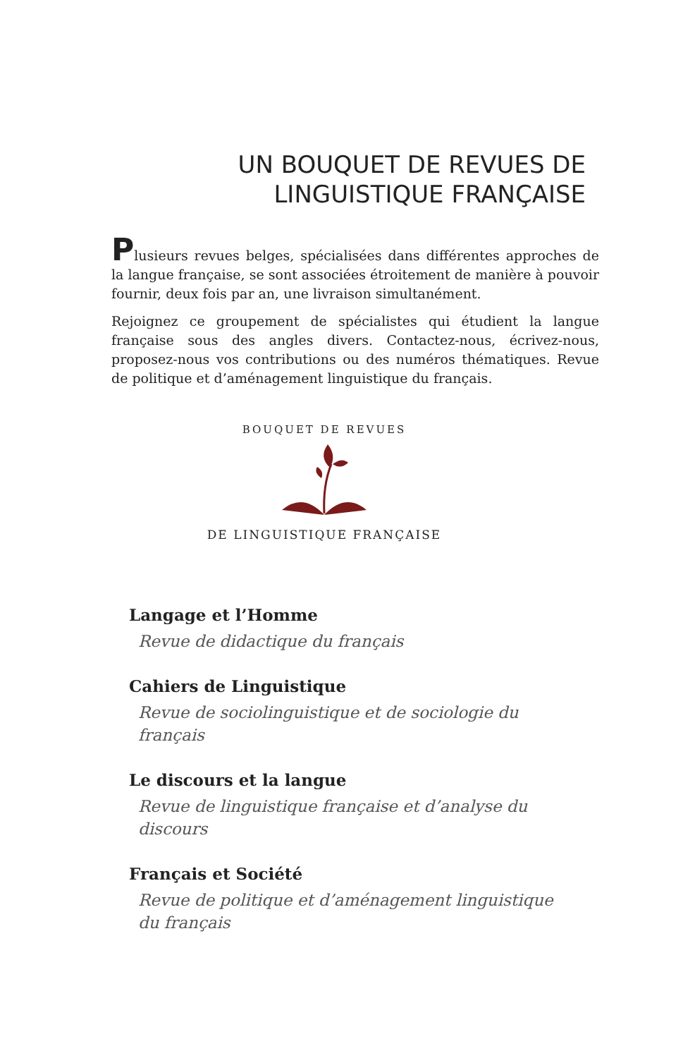UN BOUQUET DE REVUES DE
LINGUISTIQUE FRANÇAISE
Plusieurs revues belges, spécialisées dans différentes approches de la langue française, se sont associées étroitement de manière à pouvoir fournir, deux fois par an, une livraison simultanément.
Rejoignez ce groupement de spécialistes qui étudient la langue française sous des angles divers. Contactez-nous, écrivez-nous, proposez-nous vos contributions ou des numéros thématiques. Revue de politique et d’aménagement linguistique du français.
BOUQUET DE REVUES
DE LINGUISTIQUE FRANÇAISE
Langage et l’Homme
Revue de didactique du français
Cahiers de Linguistique
Revue de sociolinguistique et de sociologie du français
Le discours et la langue
Revue de linguistique française et d’analyse du discours
Français et Société
Revue de politique et d’aménagement linguistique
du français